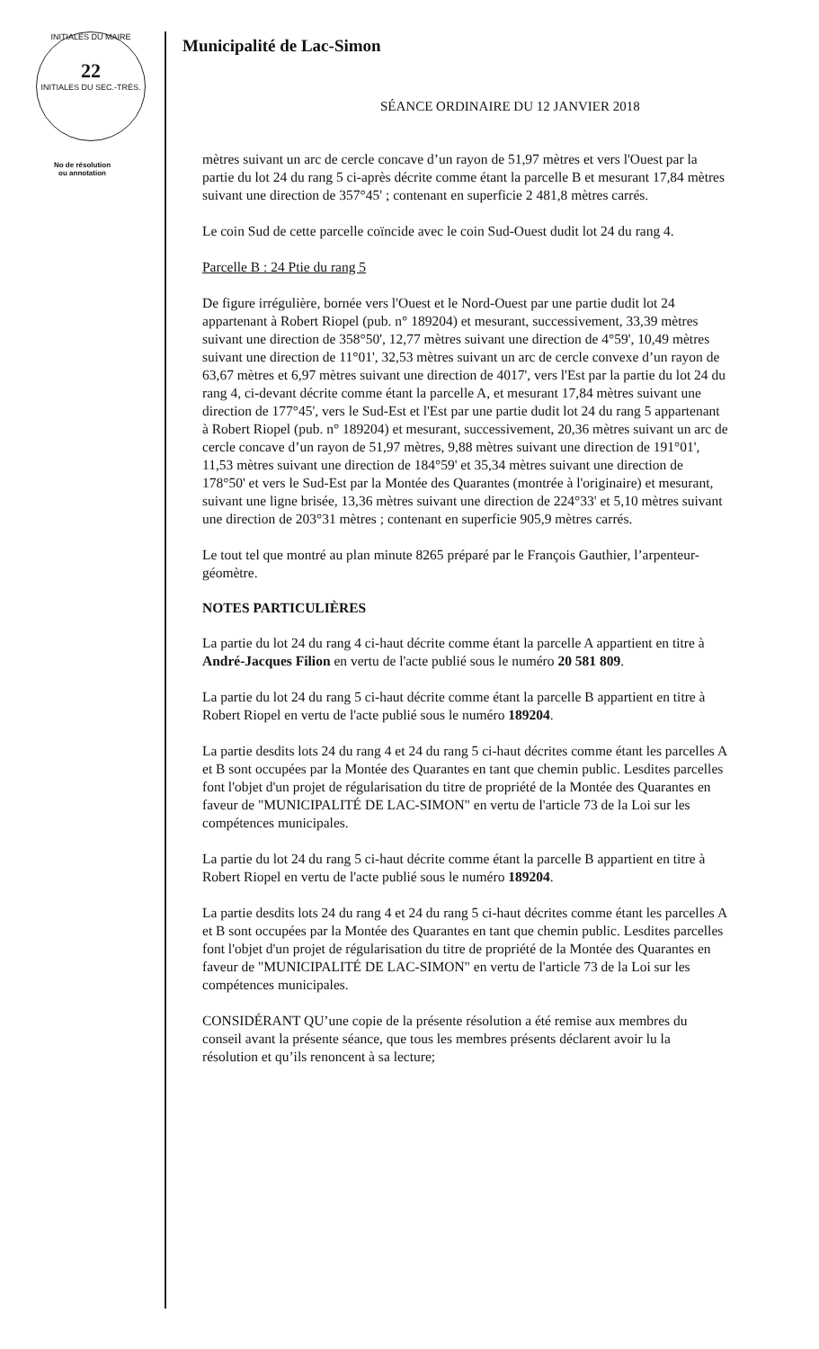INITIALES DU MAIRE
22
INITIALES DU SEC.-TRÉS.
No de résolution
ou annotation
Municipalité de Lac-Simon
SÉANCE ORDINAIRE DU 12 JANVIER 2018
mètres suivant un arc de cercle concave d’un rayon de 51,97 mètres et vers l'Ouest par la partie du lot 24 du rang 5 ci-après décrite comme étant la parcelle B et mesurant 17,84 mètres suivant une direction de 357°45' ; contenant en superficie 2 481,8 mètres carrés.
Le coin Sud de cette parcelle coïncide avec le coin Sud-Ouest dudit lot 24 du rang 4.
Parcelle B : 24 Ptie du rang 5
De figure irrégulière, bornée vers l'Ouest et le Nord-Ouest par une partie dudit lot 24 appartenant à Robert Riopel (pub. n° 189204) et mesurant, successivement, 33,39 mètres suivant une direction de 358°50', 12,77 mètres suivant une direction de 4°59', 10,49 mètres suivant une direction de 11°01', 32,53 mètres suivant un arc de cercle convexe d’un rayon de 63,67 mètres et 6,97 mètres suivant une direction de 4017', vers l'Est par la partie du lot 24 du rang 4, ci-devant décrite comme étant la parcelle A, et mesurant 17,84 mètres suivant une direction de 177°45', vers le Sud-Est et l'Est par une partie dudit lot 24 du rang 5 appartenant à Robert Riopel (pub. n° 189204) et mesurant, successivement, 20,36 mètres suivant un arc de cercle concave d’un rayon de 51,97 mètres, 9,88 mètres suivant une direction de 191°01', 11,53 mètres suivant une direction de 184°59' et 35,34 mètres suivant une direction de 178°50' et vers le Sud-Est par la Montée des Quarantes (montrée à l'originaire) et mesurant, suivant une ligne brisée, 13,36 mètres suivant une direction de 224°33' et 5,10 mètres suivant une direction de 203°31 mètres ; contenant en superficie 905,9 mètres carrés.
Le tout tel que montré au plan minute 8265 préparé par le François Gauthier, l’arpenteur-géomètre.
NOTES PARTICULIÈRES
La partie du lot 24 du rang 4 ci-haut décrite comme étant la parcelle A appartient en titre à André-Jacques Filion en vertu de l'acte publié sous le numéro 20 581 809.
La partie du lot 24 du rang 5 ci-haut décrite comme étant la parcelle B appartient en titre à Robert Riopel en vertu de l'acte publié sous le numéro 189204.
La partie desdits lots 24 du rang 4 et 24 du rang 5 ci-haut décrites comme étant les parcelles A et B sont occupées par la Montée des Quarantes en tant que chemin public. Lesdites parcelles font l'objet d'un projet de régularisation du titre de propriété de la Montée des Quarantes en faveur de "MUNICIPALITÉ DE LAC-SIMON" en vertu de l'article 73 de la Loi sur les compétences municipales.
La partie du lot 24 du rang 5 ci-haut décrite comme étant la parcelle B appartient en titre à Robert Riopel en vertu de l'acte publié sous le numéro 189204.
La partie desdits lots 24 du rang 4 et 24 du rang 5 ci-haut décrites comme étant les parcelles A et B sont occupées par la Montée des Quarantes en tant que chemin public. Lesdites parcelles font l'objet d'un projet de régularisation du titre de propriété de la Montée des Quarantes en faveur de "MUNICIPALITÉ DE LAC-SIMON" en vertu de l'article 73 de la Loi sur les compétences municipales.
CONSIDÉRANT QU’une copie de la présente résolution a été remise aux membres du conseil avant la présente séance, que tous les membres présents déclarent avoir lu la résolution et qu’ils renoncent à sa lecture;